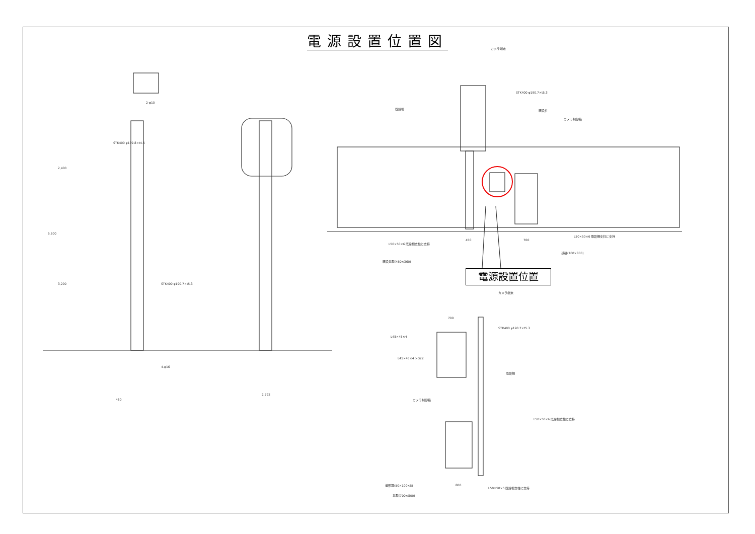電源設置位置図
カメラ端末
STK400 φ190.7×t5.3
既設柵 既設柱
カメラ制御箱
L50×50×6 既設柵支柱に支持
450 700
L50×50×6 既設柵支柱に支持
基礎(700×800)
既設基礎(450×360)
電源設置位置
カメラ端末
700
STK400 φ190.7×t5.3
L45×45×4
L45×45×4 ×G22
既設柵
カメラ制御箱
L50×50×6 既設柵支柱に支持
溝形鋼(50×100×5) 800
L50×50×5 既設柵支柱に支持
基礎(700×800)
STK400 φ139.8×t4.5
2-φ10
STK400 φ190.7×t5.3
2,400
5,600
3,200
4-φ16
480
2,792